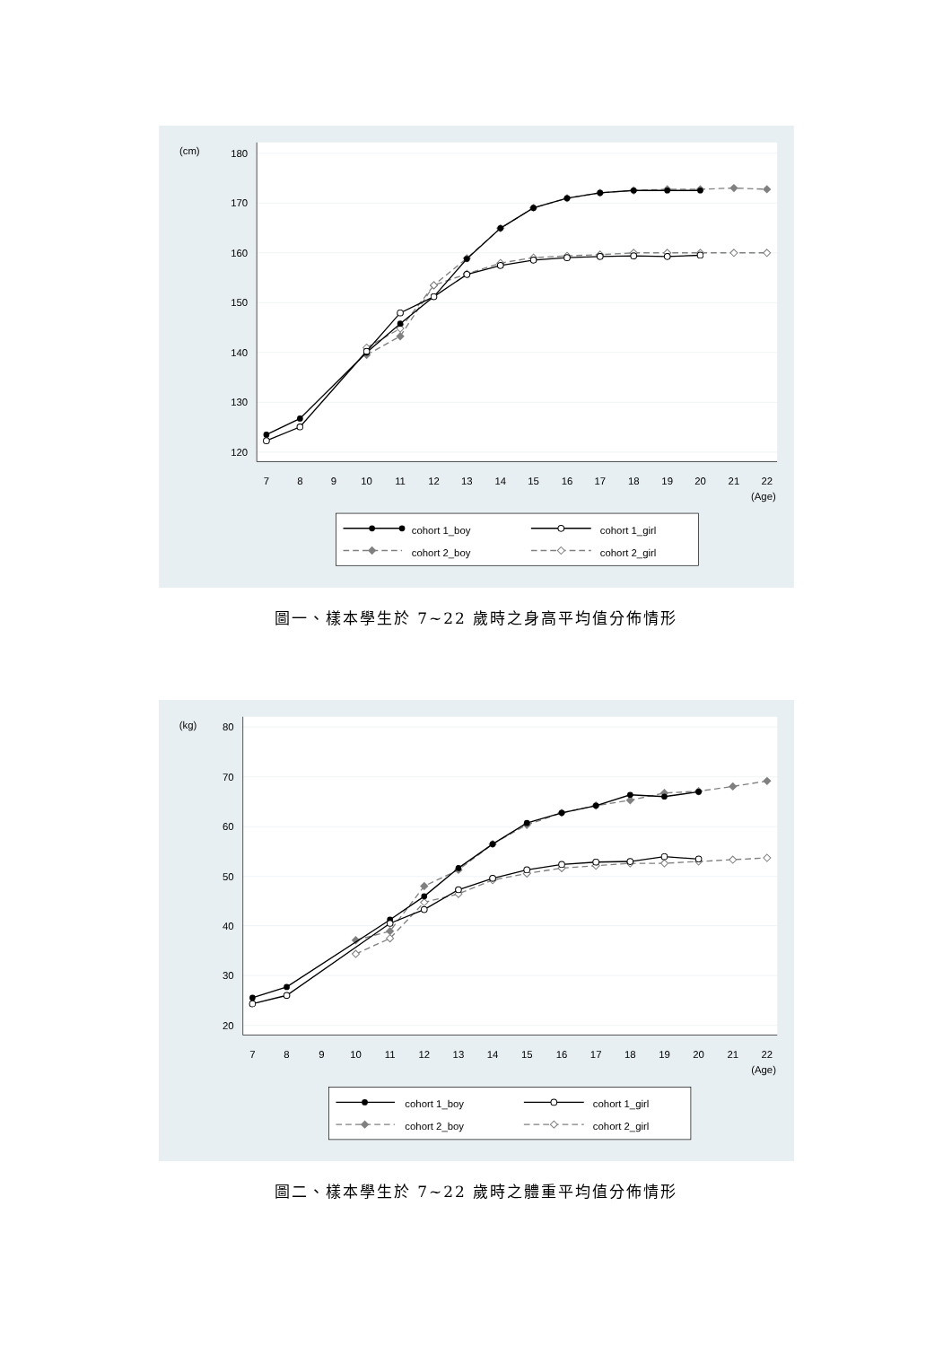180
170
160
150
140
130
120
(cm)
7
8
9
10
11
12
13
14
15
16
17
18
19
20
21
22
(Age)
cohort 1_boy
cohort 1_girl
cohort 2_boy
cohort 2_girl
圖一、樣本學生於 7~22 歲時之身高平均值分佈情形
80
70
60
50
40
30
20
(kg)
7
8
9
10
11
12
13
14
15
16
17
18
19
20
21
22
(Age)
cohort 1_boy
cohort 1_girl
cohort 2_boy
cohort 2_girl
圖二、樣本學生於 7~22 歲時之體重平均值分佈情形